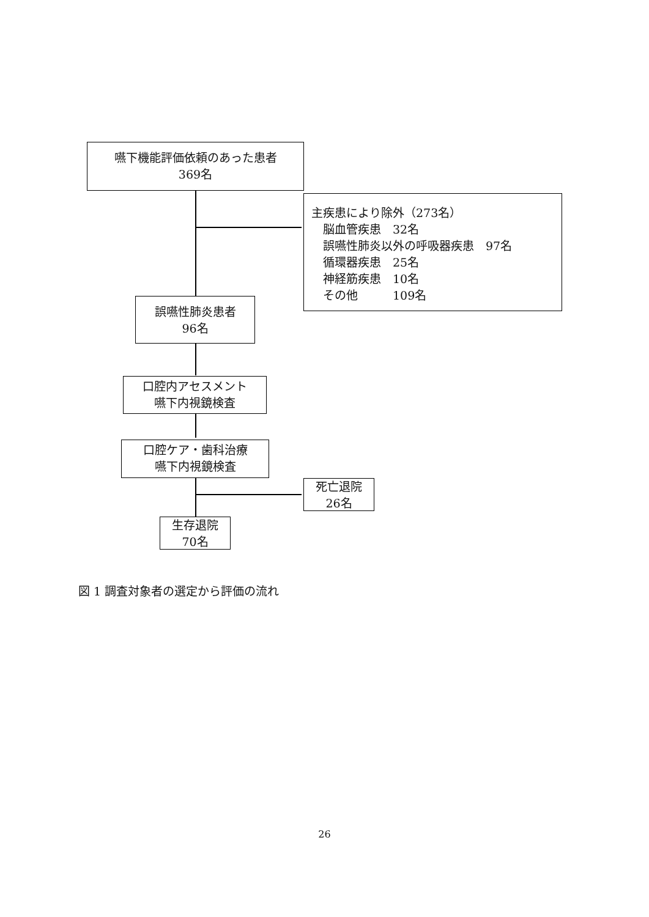嚥下機能評価依頼のあった患者
369名
主疾患により除外（273名）
　脳血管疾患　32名
　誤嚥性肺炎以外の呼吸器疾患　97名
　循環器疾患　25名
　神経筋疾患　10名
　その他　　　109名
誤嚥性肺炎患者
96名
口腔内アセスメント
嚥下内視鏡検査
口腔ケア・歯科治療
嚥下内視鏡検査
死亡退院
26名
生存退院
70名
図 1 調査対象者の選定から評価の流れ
26